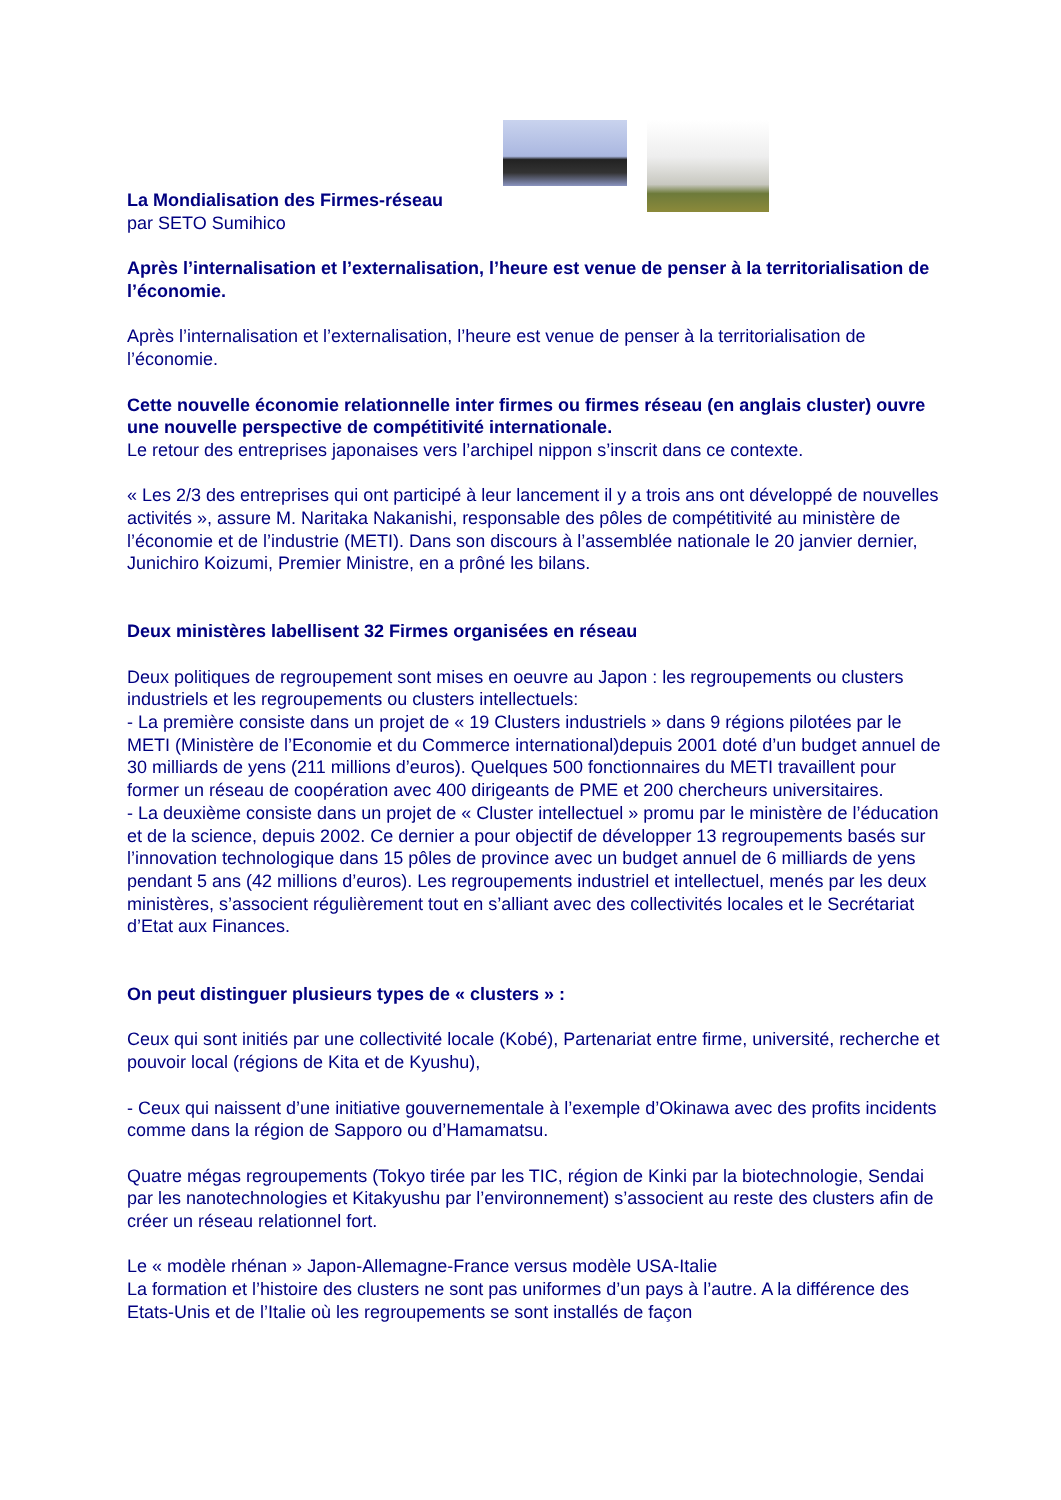La Mondialisation des Firmes-réseau
par SETO Sumihico
Après l’internalisation et l’externalisation, l’heure est venue de penser à la territorialisation de l’économie.
Après l’internalisation et l’externalisation, l’heure est venue de penser à la territorialisation de l’économie.
Cette nouvelle économie relationnelle inter firmes ou firmes réseau (en anglais cluster) ouvre une nouvelle perspective de compétitivité internationale.
Le retour des entreprises japonaises vers l’archipel nippon s’inscrit dans ce contexte.
« Les 2/3 des entreprises qui ont participé à leur lancement il y a trois ans ont développé de nouvelles activités », assure M. Naritaka Nakanishi, responsable des pôles de compétitivité au ministère de l’économie et de l’industrie (METI). Dans son discours à l’assemblée nationale le 20 janvier dernier, Junichiro Koizumi, Premier Ministre, en a prôné les bilans.
Deux ministères labellisent 32 Firmes organisées en réseau
Deux politiques de regroupement sont mises en oeuvre au Japon : les regroupements ou clusters industriels et les regroupements ou clusters intellectuels:
- La première consiste dans un projet de « 19 Clusters industriels » dans 9 régions pilotées par le METI (Ministère de l’Economie et du Commerce international)depuis 2001 doté d’un budget annuel de 30 milliards de yens (211 millions d’euros). Quelques 500 fonctionnaires du METI travaillent pour former un réseau de coopération avec 400 dirigeants de PME et 200 chercheurs universitaires.
- La deuxième consiste dans un projet de « Cluster intellectuel » promu par le ministère de l’éducation et de la science, depuis 2002. Ce dernier a pour objectif de développer 13 regroupements basés sur l’innovation technologique dans 15 pôles de province avec un budget annuel de 6 milliards de yens pendant 5 ans (42 millions d’euros). Les regroupements industriel et intellectuel, menés par les deux ministères, s’associent régulièrement tout en s’alliant avec des collectivités locales et le Secrétariat d’Etat aux Finances.
On peut distinguer plusieurs types de « clusters » :
Ceux qui sont initiés par une collectivité locale (Kobé), Partenariat entre firme, université, recherche et pouvoir local (régions de Kita et de Kyushu),
- Ceux qui naissent d’une initiative gouvernementale à l’exemple d’Okinawa avec des profits incidents comme dans la région de Sapporo ou d’Hamamatsu.
Quatre mégas regroupements (Tokyo tirée par les TIC, région de Kinki par la biotechnologie, Sendai par les nanotechnologies et Kitakyushu par l’environnement) s’associent au reste des clusters afin de créer un réseau relationnel fort.
Le « modèle rhénan » Japon-Allemagne-France versus modèle USA-Italie
La formation et l’histoire des clusters ne sont pas uniformes d’un pays à l’autre. A la différence des Etats-Unis et de l’Italie où les regroupements se sont installés de façon